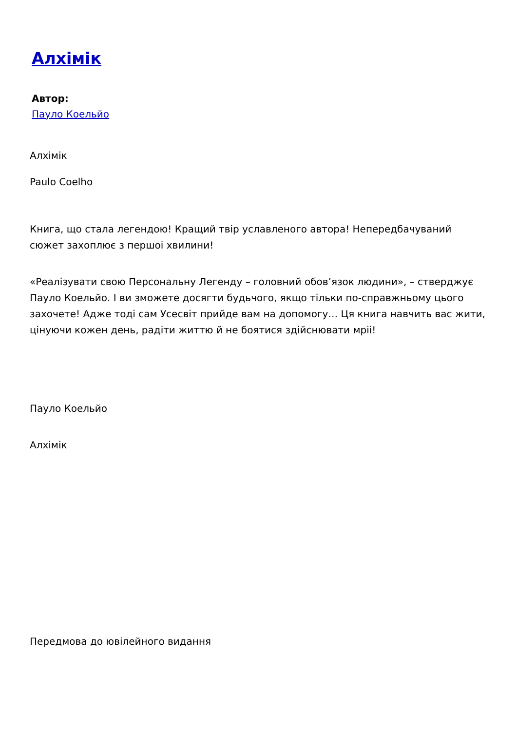Алхімік
Автор:
Пауло Коельйо
Алхімік
Paulo Coelho
Книга, що стала легендою! Кращий твір уславленого автора! Непередбачуваний сюжет захоплює з першоі хвилини!
«Реалізувати свою Персональну Легенду – головний обов’язок людини», – стверджує Пауло Коельйо. І ви зможете досягти будьчого, якщо тільки по-справжньому цього захочете! Адже тоді сам Усесвіт прийде вам на допомогу… Ця книга навчить вас жити, цінуючи кожен день, радіти життю й не боятися здійснювати мріі!
Пауло Коельйо
Алхімік
Передмова до ювілейного видання